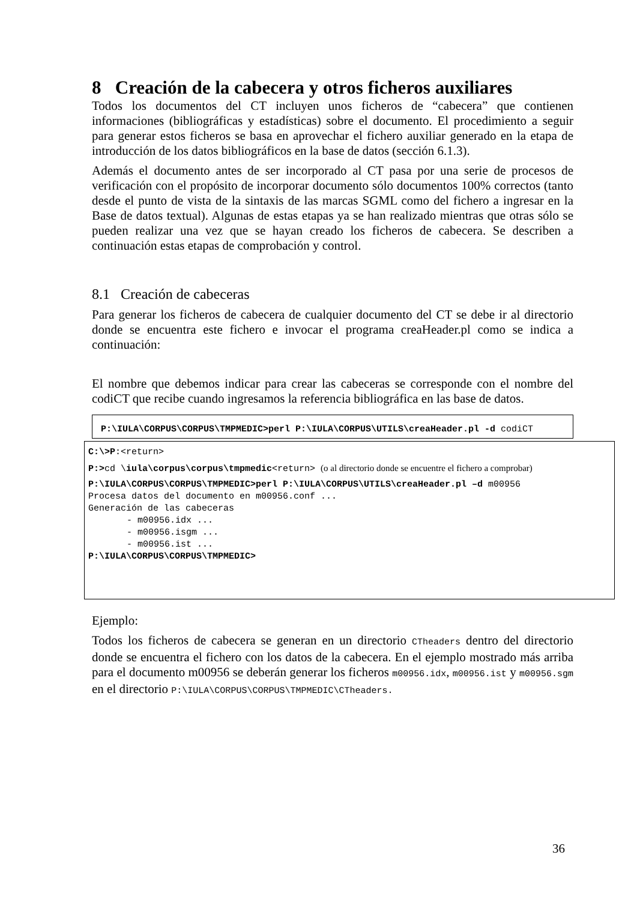8 Creación de la cabecera y otros ficheros auxiliares
Todos los documentos del CT incluyen unos ficheros de “cabecera” que contienen informaciones (bibliográficas y estadísticas) sobre el documento. El procedimiento a seguir para generar estos ficheros se basa en aprovechar el fichero auxiliar generado en la etapa de introducción de los datos bibliográficos en la base de datos (sección 6.1.3).
Además el documento antes de ser incorporado al CT pasa por una serie de procesos de verificación con el propósito de incorporar documento sólo documentos 100% correctos (tanto desde el punto de vista de la sintaxis de las marcas SGML como del fichero a ingresar en la Base de datos textual). Algunas de estas etapas ya se han realizado mientras que otras sólo se pueden realizar una vez que se hayan creado los ficheros de cabecera. Se describen a continuación estas etapas de comprobación y control.
8.1 Creación de cabeceras
Para generar los ficheros de cabecera de cualquier documento del CT se debe ir al directorio donde se encuentra este fichero e invocar el programa creaHeader.pl como se indica a continuación:
El nombre que debemos indicar para crear las cabeceras se corresponde con el nombre del codiCT que recibe cuando ingresamos la referencia bibliográfica en las base de datos.
P:\IULA\CORPUS\CORPUS\TMPMEDIC>perl P:\IULA\CORPUS\UTILS\creaHeader.pl -d codiCT
C:\>P:<return>
P:>cd \iula\corpus\corpus\tmpmedic<return> (o al directorio donde se encuentre el fichero a comprobar)
P:\IULA\CORPUS\CORPUS\TMPMEDIC>perl P:\IULA\CORPUS\UTILS\creaHeader.pl –d m00956
Procesa datos del documento en m00956.conf ...
Generación de las cabeceras
- m00956.idx ...
- m00956.isgm ...
- m00956.ist ...
P:\IULA\CORPUS\CORPUS\TMPMEDIC>
Ejemplo:
Todos los ficheros de cabecera se generan en un directorio CTheaders dentro del directorio donde se encuentra el fichero con los datos de la cabecera. En el ejemplo mostrado más arriba para el documento m00956 se deberán generar los ficheros m00956.idx, m00956.ist y m00956.sgm en el directorio P:\IULA\CORPUS\CORPUS\TMPMEDIC\CTheaders.
36